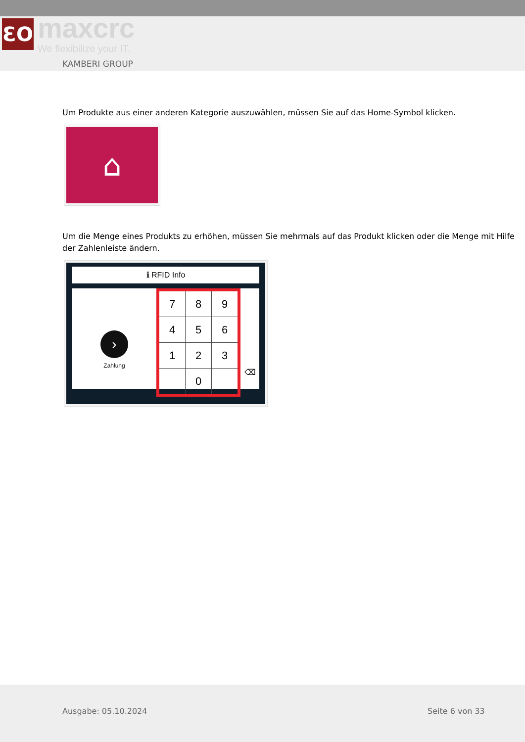ƐO
maxcrc
We flexibilize your IT.
KAMBERI GROUP
Um Produkte aus einer anderen Kategorie auszuwählen, müssen Sie auf das Home-Symbol klicken.
⌂
Um die Menge eines Produkts zu erhöhen, müssen Sie mehrmals auf das Produkt klicken oder die Menge mit Hilfe der Zahlenleiste ändern.
ℹ RFID Info
›
Zahlung
| 7 | 8 | 9 |
| 4 | 5 | 6 |
| 1 | 2 | 3 |
| | 0 | |
⌫
Ausgabe: 05.10.2024 Seite 6 von 33